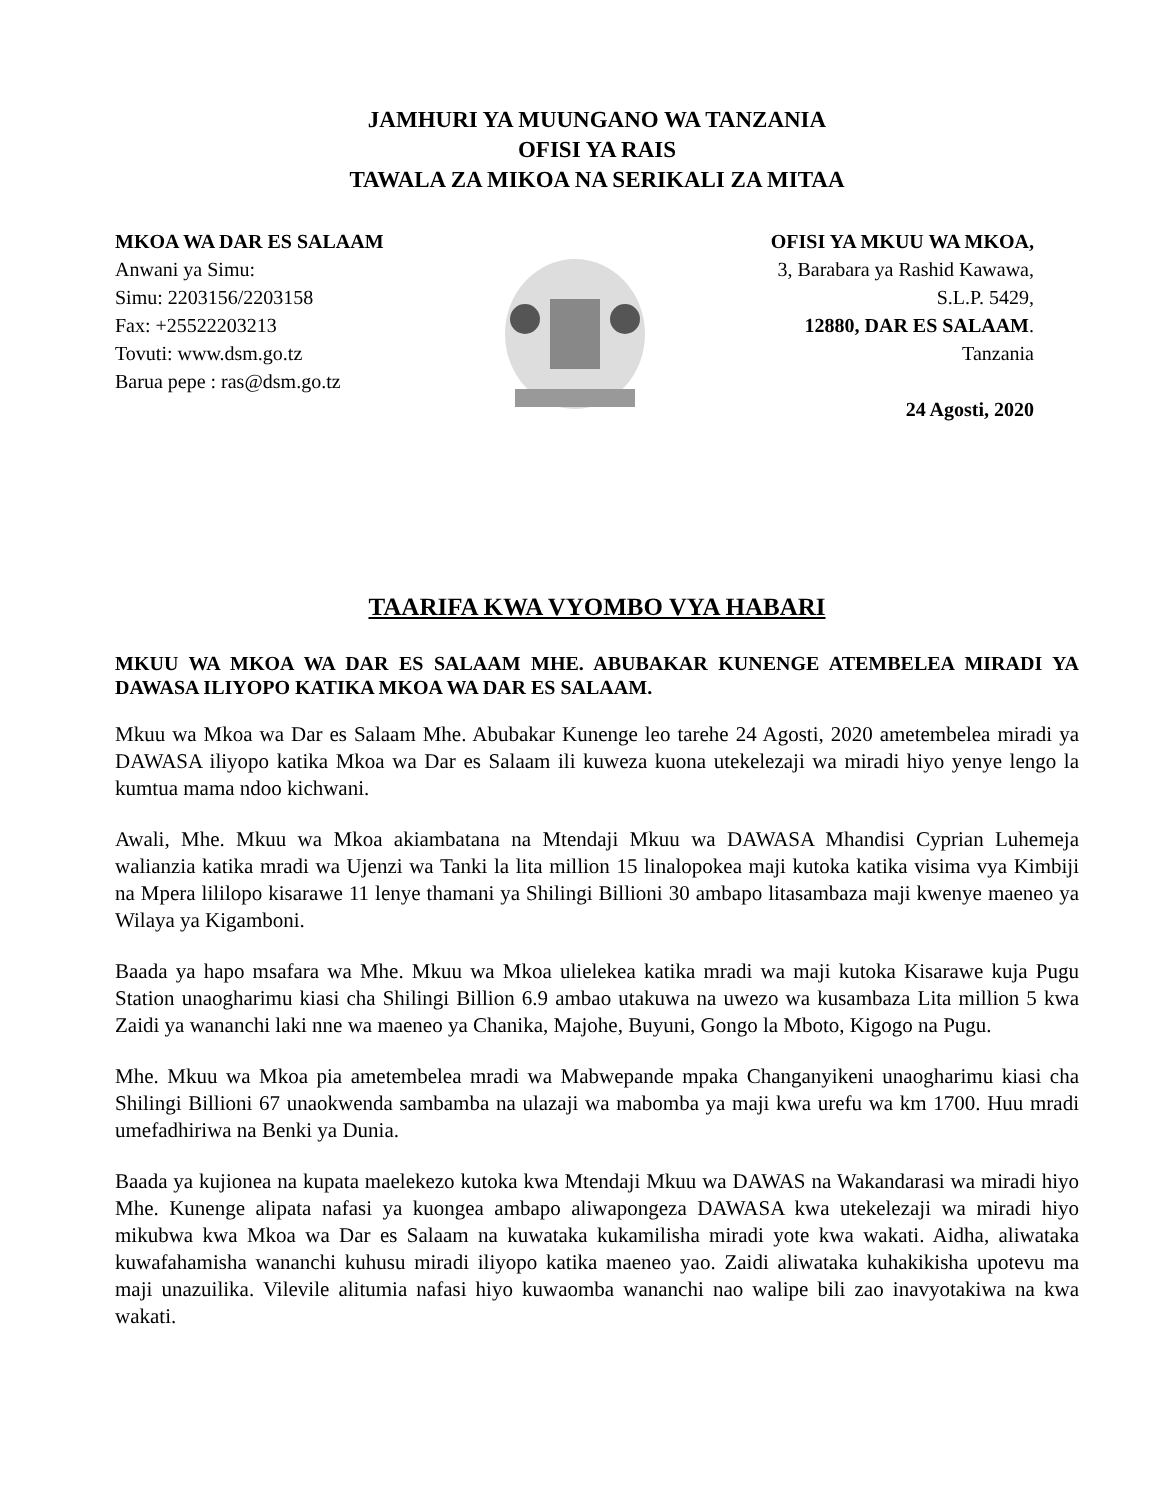JAMHURI YA MUUNGANO WA TANZANIA
OFISI YA RAIS
TAWALA ZA MIKOA NA SERIKALI ZA MITAA
MKOA WA DAR ES SALAAM
Anwani ya Simu:
Simu: 2203156/2203158
Fax: +25522203213
Tovuti: www.dsm.go.tz
Barua pepe : ras@dsm.go.tz
OFISI YA MKUU WA MKOA,
3, Barabara ya Rashid Kawawa,
S.L.P. 5429,
12880, DAR ES SALAAM.
Tanzania
24 Agosti, 2020
TAARIFA KWA VYOMBO VYA HABARI
MKUU WA MKOA WA DAR ES SALAAM MHE. ABUBAKAR KUNENGE ATEMBELEA MIRADI YA DAWASA ILIYOPO KATIKA MKOA WA DAR ES SALAAM.
Mkuu wa Mkoa wa Dar es Salaam Mhe. Abubakar Kunenge leo tarehe 24 Agosti, 2020 ametembelea miradi ya DAWASA iliyopo katika Mkoa wa Dar es Salaam ili kuweza kuona utekelezaji wa miradi hiyo yenye lengo la kumtua mama ndoo kichwani.
Awali, Mhe. Mkuu wa Mkoa akiambatana na Mtendaji Mkuu wa DAWASA Mhandisi Cyprian Luhemeja walianzia katika mradi wa Ujenzi wa Tanki la lita million 15 linalopokea maji kutoka katika visima vya Kimbiji na Mpera lililopo kisarawe 11 lenye thamani ya Shilingi Billioni 30 ambapo litasambaza maji kwenye maeneo ya Wilaya ya Kigamboni.
Baada ya hapo msafara wa Mhe. Mkuu wa Mkoa ulielekea katika mradi wa maji kutoka Kisarawe kuja Pugu Station unaogharimu kiasi cha Shilingi Billion 6.9 ambao utakuwa na uwezo wa kusambaza Lita million 5 kwa Zaidi ya wananchi laki nne wa maeneo ya Chanika, Majohe, Buyuni, Gongo la Mboto, Kigogo na Pugu.
Mhe. Mkuu wa Mkoa pia ametembelea mradi wa Mabwepande mpaka Changanyikeni unaogharimu kiasi cha Shilingi Billioni 67 unaokwenda sambamba na ulazaji wa mabomba ya maji kwa urefu wa km 1700. Huu mradi umefadhiriwa na Benki ya Dunia.
Baada ya kujionea na kupata maelekezo kutoka kwa Mtendaji Mkuu wa DAWAS na Wakandarasi wa miradi hiyo Mhe. Kunenge alipata nafasi ya kuongea ambapo aliwapongeza DAWASA kwa utekelezaji wa miradi hiyo mikubwa kwa Mkoa wa Dar es Salaam na kuwataka kukamilisha miradi yote kwa wakati. Aidha, aliwataka kuwafahamisha wananchi kuhusu miradi iliyopo katika maeneo yao. Zaidi aliwataka kuhakikisha upotevu ma maji unazuilika. Vilevile alitumia nafasi hiyo kuwaomba wananchi nao walipe bili zao inavyotakiwa na kwa wakati.